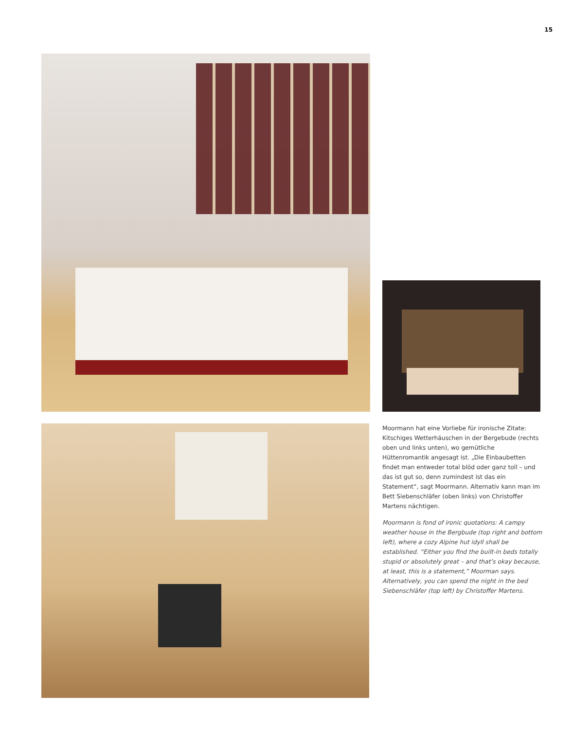15
Moormann hat eine Vorliebe für ironische Zitate: Kitschiges Wetterhäuschen in der Bergebude (rechts oben und links unten), wo gemütliche Hüttenromantik angesagt ist. „Die Einbaubetten findet man entweder total blöd oder ganz toll – und das ist gut so, denn zumindest ist das ein Statement“, sagt Moormann. Alternativ kann man im Bett Siebenschläfer (oben links) von Christoffer Martens nächtigen.
Moormann is fond of ironic quotations: A campy weather house in the Bergbude (top right and bottom left), where a cozy Alpine hut idyll shall be established. “Either you find the built-in beds totally stupid or absolutely great – and that’s okay because, at least, this is a statement,” Moorman says. Alternatively, you can spend the night in the bed Siebenschläfer (top left) by Christoffer Martens.